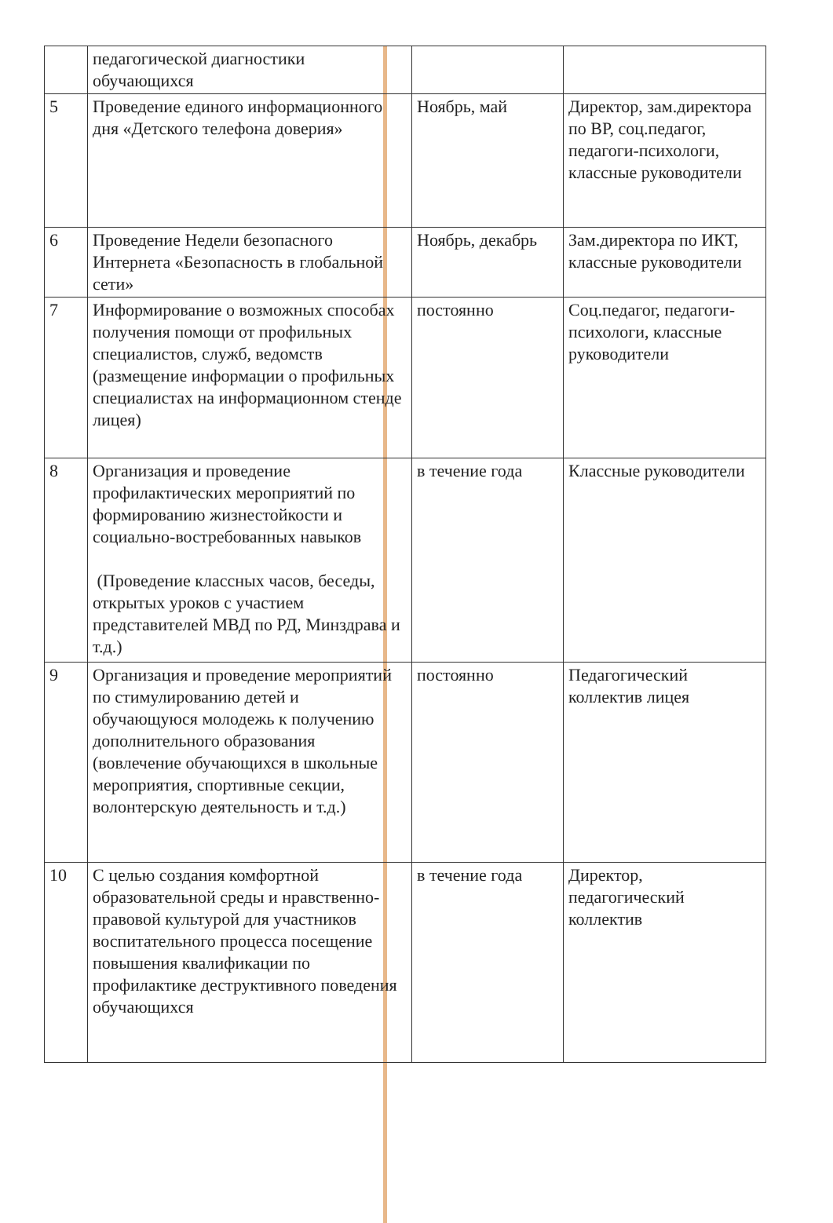| | педагогической диагностики обучающихся | | |
| 5 | Проведение единого информационного дня «Детского телефона доверия» | Ноябрь, май | Директор, зам.директора по ВР, соц.педагог, педагоги-психологи, классные руководители |
| 6 | Проведение Недели безопасного Интернета «Безопасность в глобальной сети» | Ноябрь, декабрь | Зам.директора по ИКТ, классные руководители |
| 7 | Информирование о возможных способах получения помощи от профильных специалистов, служб, ведомств (размещение информации о профильных специалистах на информационном стенде лицея) | постоянно | Соц.педагог, педагоги-психологи, классные руководители |
| 8 | Организация и проведение профилактических мероприятий по формированию жизнестойкости и социально-востребованных навыков (Проведение классных часов, беседы, открытых уроков с участием представителей МВД по РД, Минздрава и т.д.) | в течение года | Классные руководители |
| 9 | Организация и проведение мероприятий по стимулированию детей и обучающуюся молодежь к получению дополнительного образования (вовлечение обучающихся в школьные мероприятия, спортивные секции, волонтерскую деятельность и т.д.) | постоянно | Педагогический коллектив лицея |
| 10 | С целью создания комфортной образовательной среды и нравственно-правовой культурой для участников воспитательного процесса посещение повышения квалификации по профилактике деструктивного поведения обучающихся | в течение года | Директор, педагогический коллектив |